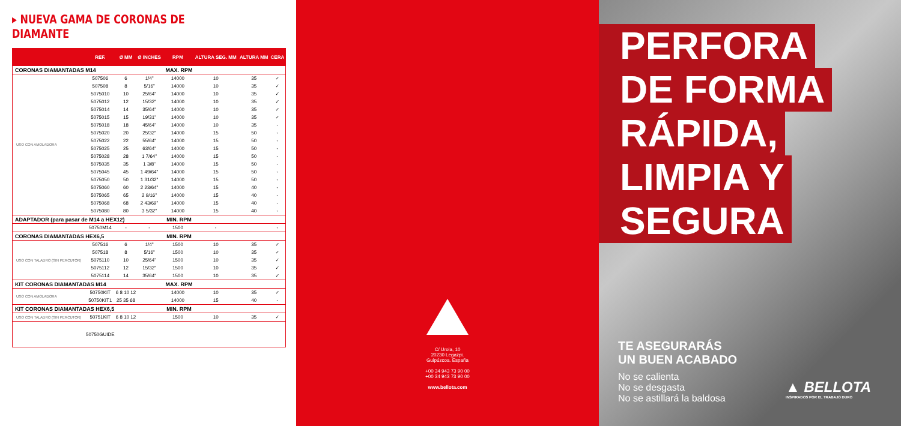▸ NUEVA GAMA DE CORONAS DE DIAMANTE
| | REF. | Ø MM | Ø INCHES | RPM | ALTURA SEG. MM | ALTURA MM | CERA |
| --- | --- | --- | --- | --- | --- | --- | --- |
| CORONAS DIAMANTADAS M14 | | | | MAX. RPM | | | |
| USO CON AMOLADORA | 507506 | 6 | 1/4" | 14000 | 10 | 35 | ✓ |
| | 507508 | 8 | 5/16" | 14000 | 10 | 35 | ✓ |
| | 5075010 | 10 | 25/64" | 14000 | 10 | 35 | ✓ |
| | 5075012 | 12 | 15/32" | 14000 | 10 | 35 | ✓ |
| | 5075014 | 14 | 35/64" | 14000 | 10 | 35 | ✓ |
| | 5075015 | 15 | 19/31" | 14000 | 10 | 35 | ✓ |
| | 5075018 | 18 | 45/64" | 14000 | 10 | 35 | - |
| | 5075020 | 20 | 25/32" | 14000 | 15 | 50 | - |
| | 5075022 | 22 | 55/64" | 14000 | 15 | 50 | - |
| | 5075025 | 25 | 63/64" | 14000 | 15 | 50 | - |
| | 5075028 | 28 | 1 7/64" | 14000 | 15 | 50 | - |
| | 5075035 | 35 | 1 3/8" | 14000 | 15 | 50 | - |
| | 5075045 | 45 | 1 49/64" | 14000 | 15 | 50 | - |
| | 5075050 | 50 | 1 31/32" | 14000 | 15 | 50 | - |
| | 5075060 | 60 | 2 23/64" | 14000 | 15 | 40 | - |
| | 5075065 | 65 | 2 9/16" | 14000 | 15 | 40 | - |
| | 5075068 | 68 | 2 43/69" | 14000 | 15 | 40 | - |
| | 5075080 | 80 | 3 5/32" | 14000 | 15 | 40 | - |
| ADAPTADOR (para pasar de M14 a HEX12) | | | | MIN. RPM | | | |
| | 50750M14 | - | - | 1500 | - | | - |
| CORONAS DIAMANTADAS HEX6,5 | | | | MIN. RPM | | | |
| USO CON TALADRO (SIN PERCUTOR) | 507516 | 6 | 1/4" | 1500 | 10 | 35 | ✓ |
| | 507518 | 8 | 5/16" | 1500 | 10 | 35 | ✓ |
| | 5075110 | 10 | 25/64" | 1500 | 10 | 35 | ✓ |
| | 5075112 | 12 | 15/32" | 1500 | 10 | 35 | ✓ |
| | 5075114 | 14 | 35/64" | 1500 | 10 | 35 | ✓ |
| KIT CORONAS DIAMANTADAS M14 | | | | MAX. RPM | | | |
| USO CON AMOLADORA | 50750KIT | 6 8 10 12 | | 14000 | 10 | 35 | ✓ |
| | 50750KIT1 | 25 35 68 | | 14000 | 15 | 40 | - |
| KIT CORONAS DIAMANTADAS HEX6,5 | | | | MIN. RPM | | | |
| USO CON TALADRO (SIN PERCUTOR) | 50751KIT | 6 8 10 12 | | 1500 | 10 | 35 | ✓ |
| | 50750GUIDE | | | | | | |
C/ Urola, 10
20230 Legazpi.
Guipúzcoa. España
+00 34 943 73 90 00
+00 34 943 73 90 00
www.bellota.com
PERFORA
DE FORMA
RÁPIDA,
LIMPIA Y
SEGURA
TE ASEGURARÁS
UN BUEN ACABADO
No se calienta
No se desgasta
No se astillará la baldosa
▲ BELLOTA
INSPIRADOS POR EL TRABAJO DURO